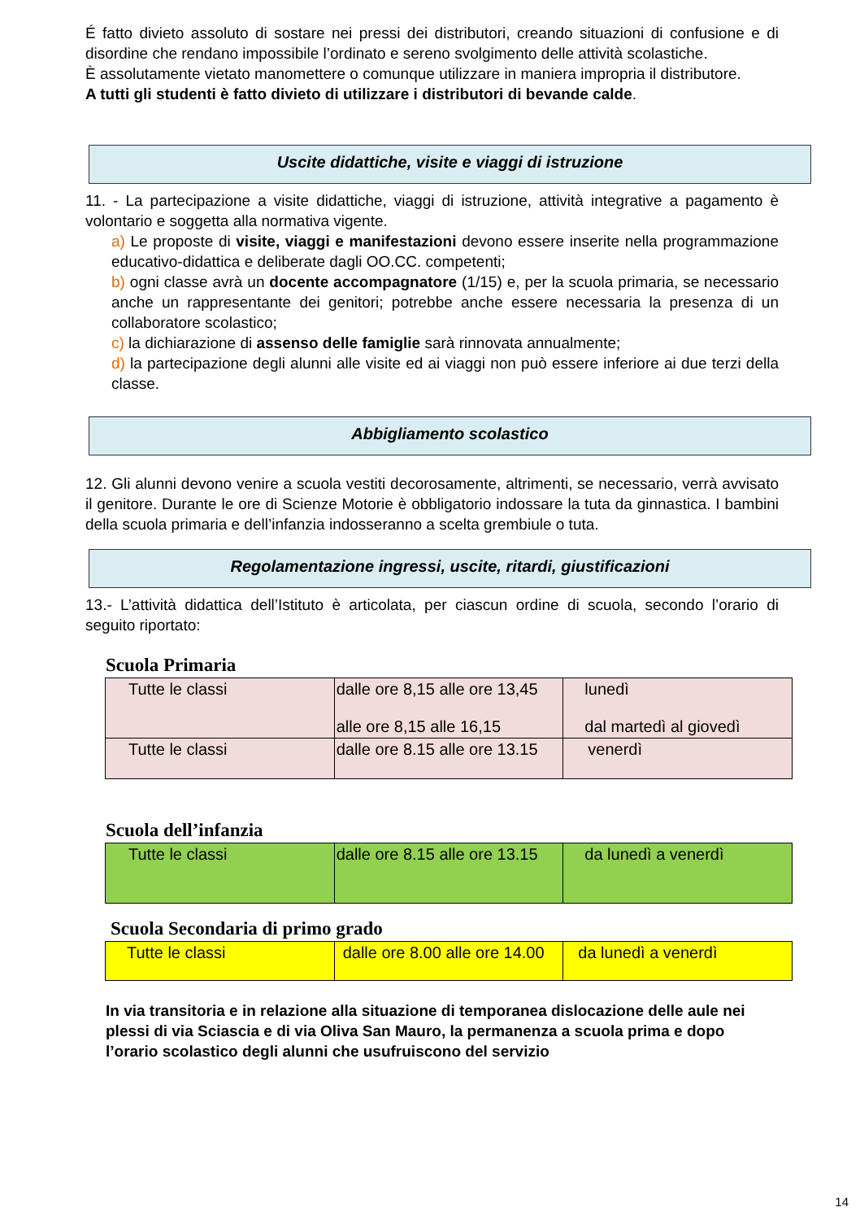É fatto divieto assoluto di sostare nei pressi dei distributori, creando situazioni di confusione e di disordine che rendano impossibile l’ordinato e sereno svolgimento delle attività scolastiche.
È assolutamente vietato manomettere o comunque utilizzare in maniera impropria il distributore.
A tutti gli studenti è fatto divieto di utilizzare i distributori di bevande calde.
Uscite didattiche, visite e viaggi di istruzione
11. - La partecipazione a visite didattiche, viaggi di istruzione, attività integrative a pagamento è volontario e soggetta alla normativa vigente.
a) Le proposte di visite, viaggi e manifestazioni devono essere inserite nella programmazione educativo-didattica e deliberate dagli OO.CC. competenti;
b) ogni classe avrà un docente accompagnatore (1/15) e, per la scuola primaria, se necessario anche un rappresentante dei genitori; potrebbe anche essere necessaria la presenza di un collaboratore scolastico;
c) la dichiarazione di assenso delle famiglie sarà rinnovata annualmente;
d) la partecipazione degli alunni alle visite ed ai viaggi non può essere inferiore ai due terzi della classe.
Abbigliamento scolastico
12. Gli alunni devono venire a scuola vestiti decorosamente, altrimenti, se necessario, verrà avvisato il genitore. Durante le ore di Scienze Motorie è obbligatorio indossare la tuta da ginnastica. I bambini della scuola primaria e dell’infanzia indosseranno a scelta grembiule o tuta.
Regolamentazione ingressi, uscite, ritardi, giustificazioni
13.- L’attività didattica dell’Istituto è articolata, per ciascun ordine di scuola, secondo l’orario di seguito riportato:
Scuola Primaria
| Tutte le classi | dalle ore 8,15 alle ore 13,45 alle ore 8,15 alle 16,15 | lunedì dal martedì al giovedì |
| Tutte le classi | dalle ore 8.15 alle ore 13.15 | venerdì |
Scuola dell’infanzia
| Tutte le classi | dalle ore 8.15 alle ore 13.15 | da lunedì a venerdì |
Scuola Secondaria di primo grado
| Tutte le classi | dalle ore 8.00 alle ore 14.00 | da lunedì a venerdì |
In via transitoria e in relazione alla situazione di temporanea dislocazione delle aule nei plessi di via Sciascia e di via Oliva San Mauro, la permanenza a scuola prima e dopo l’orario scolastico degli alunni che usufruiscono del servizio
14